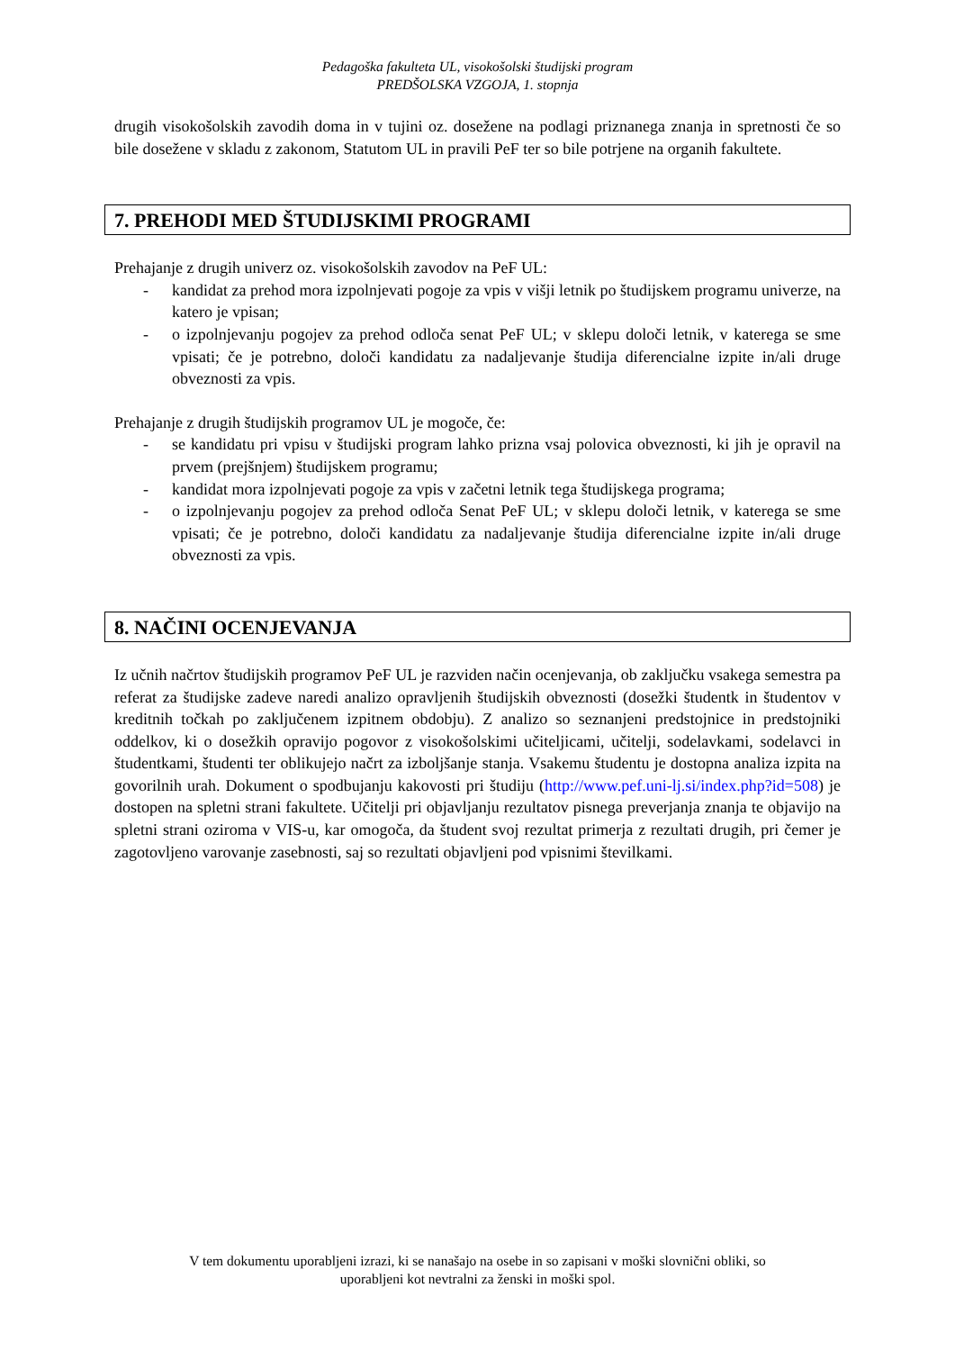Pedagoška fakulteta UL, visokošolski študijski program
PREDŠOLSKA VZGOJA, 1. stopnja
drugih visokošolskih zavodih doma in v tujini oz. dosežene na podlagi priznanega znanja in spretnosti če so bile dosežene v skladu z zakonom, Statutom UL in pravili PeF ter so bile potrjene na organih fakultete.
7. PREHODI MED ŠTUDIJSKIMI PROGRAMI
Prehajanje z drugih univerz oz. visokošolskih zavodov na PeF UL:
- kandidat za prehod mora izpolnjevati pogoje za vpis v višji letnik po študijskem programu univerze, na katero je vpisan;
- o izpolnjevanju pogojev za prehod odloča senat PeF UL; v sklepu določi letnik, v katerega se sme vpisati; če je potrebno, določi kandidatu za nadaljevanje študija diferencialne izpite in/ali druge obveznosti za vpis.
Prehajanje z drugih študijskih programov UL je mogoče, če:
- se kandidatu pri vpisu v študijski program lahko prizna vsaj polovica obveznosti, ki jih je opravil na prvem (prejšnjem) študijskem programu;
- kandidat mora izpolnjevati pogoje za vpis v začetni letnik tega študijskega programa;
- o izpolnjevanju pogojev za prehod odloča Senat PeF UL; v sklepu določi letnik, v katerega se sme vpisati; če je potrebno, določi kandidatu za nadaljevanje študija diferencialne izpite in/ali druge obveznosti za vpis.
8. NAČINI OCENJEVANJA
Iz učnih načrtov študijskih programov PeF UL je razviden način ocenjevanja, ob zaključku vsakega semestra pa referat za študijske zadeve naredi analizo opravljenih študijskih obveznosti (dosežki študentk in študentov v kreditnih točkah po zaključenem izpitnem obdobju). Z analizo so seznanjeni predstojnice in predstojniki oddelkov, ki o dosežkih opravijo pogovor z visokošolskimi učiteljicami, učitelji, sodelavkami, sodelavci in študentkami, študenti ter oblikujejo načrt za izboljšanje stanja. Vsakemu študentu je dostopna analiza izpita na govorilnih urah. Dokument o spodbujanju kakovosti pri študiju (http://www.pef.uni-lj.si/index.php?id=508) je dostopen na spletni strani fakultete. Učitelji pri objavljanju rezultatov pisnega preverjanja znanja te objavijo na spletni strani oziroma v VIS-u, kar omogoča, da študent svoj rezultat primerja z rezultati drugih, pri čemer je zagotovljeno varovanje zasebnosti, saj so rezultati objavljeni pod vpisnimi številkami.
V tem dokumentu uporabljeni izrazi, ki se nanašajo na osebe in so zapisani v moški slovnični obliki, so
uporabljeni kot nevtralni za ženski in moški spol.